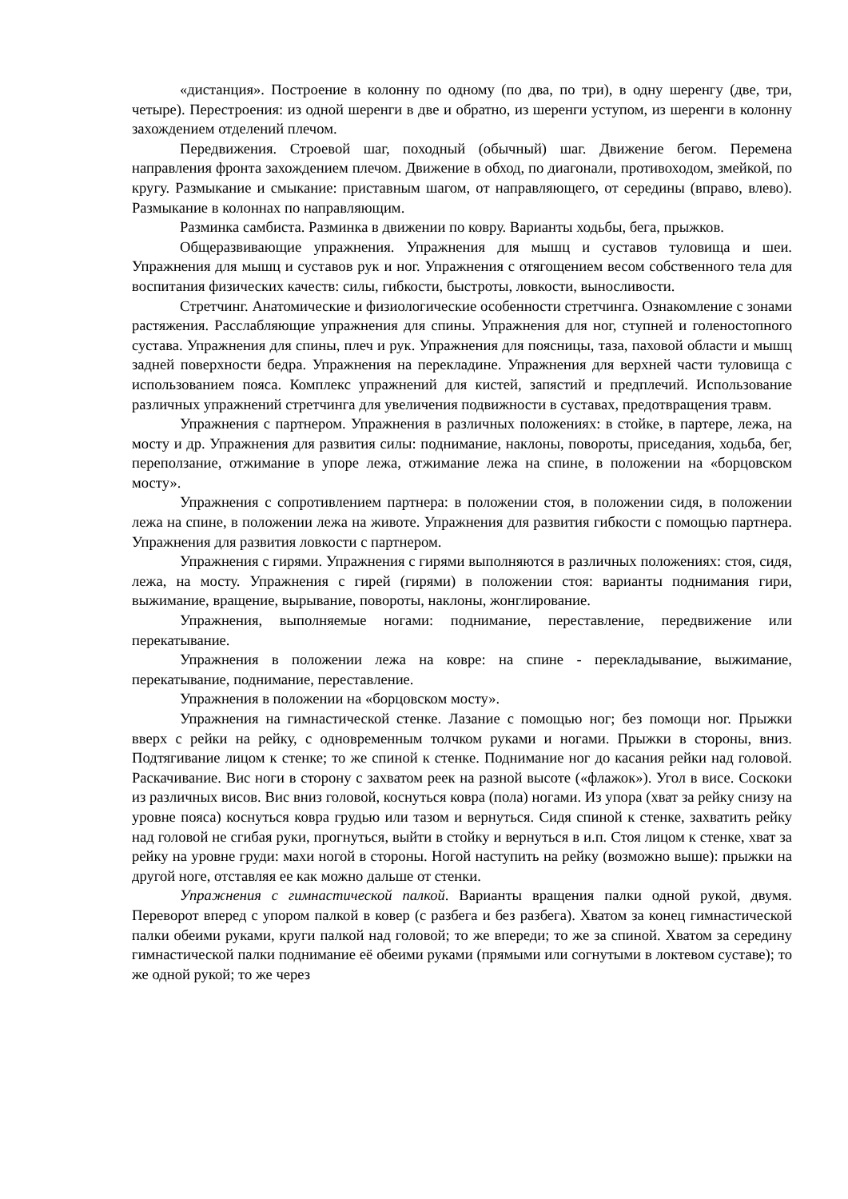«дистанция». Построение в колонну по одному (по два, по три), в одну шеренгу (две, три, четыре). Перестроения: из одной шеренги в две и обратно, из шеренги уступом, из шеренги в колонну захождением отделений плечом.
Передвижения. Строевой шаг, походный (обычный) шаг. Движение бегом. Перемена направления фронта захождением плечом. Движение в обход, по диагонали, противоходом, змейкой, по кругу. Размыкание и смыкание: приставным шагом, от направляющего, от середины (вправо, влево). Размыкание в колоннах по направляющим.
Разминка самбиста. Разминка в движении по ковру. Варианты ходьбы, бега, прыжков.
Общеразвивающие упражнения. Упражнения для мышц и суставов туловища и шеи. Упражнения для мышц и суставов рук и ног. Упражнения с отягощением весом собственного тела для воспитания физических качеств: силы, гибкости, быстроты, ловкости, выносливости.
Стретчинг. Анатомические и физиологические особенности стретчинга. Ознакомление с зонами растяжения. Расслабляющие упражнения для спины. Упражнения для ног, ступней и голеностопного сустава. Упражнения для спины, плеч и рук. Упражнения для поясницы, таза, паховой области и мышц задней поверхности бедра. Упражнения на перекладине. Упражнения для верхней части туловища с использованием пояса. Комплекс упражнений для кистей, запястий и предплечий. Использование различных упражнений стретчинга для увеличения подвижности в суставах, предотвращения травм.
Упражнения с партнером. Упражнения в различных положениях: в стойке, в партере, лежа, на мосту и др. Упражнения для развития силы: поднимание, наклоны, повороты, приседания, ходьба, бег, переползание, отжимание в упоре лежа, отжимание лежа на спине, в положении на «борцовском мосту».
Упражнения с сопротивлением партнера: в положении стоя, в положении сидя, в положении лежа на спине, в положении лежа на животе. Упражнения для развития гибкости с помощью партнера. Упражнения для развития ловкости с партнером.
Упражнения с гирями. Упражнения с гирями выполняются в различных положениях: стоя, сидя, лежа, на мосту. Упражнения с гирей (гирями) в положении стоя: варианты поднимания гири, выжимание, вращение, вырывание, повороты, наклоны, жонглирование.
Упражнения, выполняемые ногами: поднимание, переставление, передвижение или перекатывание.
Упражнения в положении лежа на ковре: на спине - перекладывание, выжимание, перекатывание, поднимание, переставление.
Упражнения в положении на «борцовском мосту».
Упражнения на гимнастической стенке. Лазание с помощью ног; без помощи ног. Прыжки вверх с рейки на рейку, с одновременным толчком руками и ногами. Прыжки в стороны, вниз. Подтягивание лицом к стенке; то же спиной к стенке. Поднимание ног до касания рейки над головой. Раскачивание. Вис ноги в сторону с захватом реек на разной высоте («флажок»). Угол в висе. Соскоки из различных висов. Вис вниз головой, коснуться ковра (пола) ногами. Из упора (хват за рейку снизу на уровне пояса) коснуться ковра грудью или тазом и вернуться. Сидя спиной к стенке, захватить рейку над головой не сгибая руки, прогнуться, выйти в стойку и вернуться в и.п. Стоя лицом к стенке, хват за рейку на уровне груди: махи ногой в стороны. Ногой наступить на рейку (возможно выше): прыжки на другой ноге, отставляя ее как можно дальше от стенки.
Упражнения с гимнастической палкой. Варианты вращения палки одной рукой, двумя. Переворот вперед с упором палкой в ковер (с разбега и без разбега). Хватом за конец гимнастической палки обеими руками, круги палкой над головой; то же впереди; то же за спиной. Хватом за середину гимнастической палки поднимание её обеими руками (прямыми или согнутыми в локтевом суставе); то же одной рукой; то же через